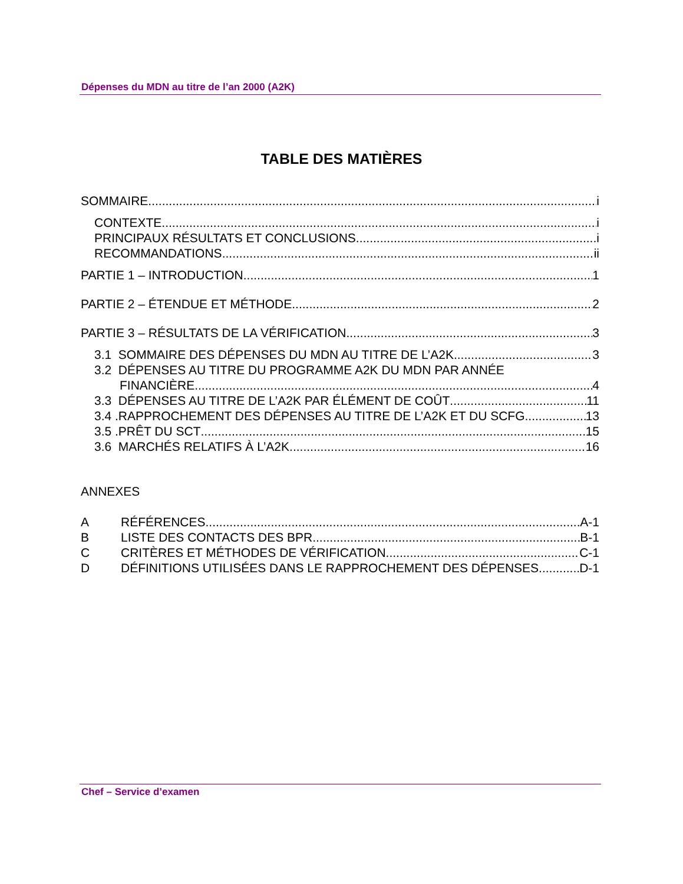Dépenses du MDN au titre de l’an 2000 (A2K)
TABLE DES MATIÈRES
SOMMAIRE i
CONTEXTE i
PRINCIPAUX RÉSULTATS ET CONCLUSIONS i
RECOMMANDATIONS ii
PARTIE 1 – INTRODUCTION 1
PARTIE 2 – ÉTENDUE ET MÉTHODE 2
PARTIE 3 – RÉSULTATS DE LA VÉRIFICATION 3
3.1 SOMMAIRE DES DÉPENSES DU MDN AU TITRE DE L’A2K 3
3.2 DÉPENSES AU TITRE DU PROGRAMME A2K DU MDN PAR ANNÉE
FINANCIÈRE 4
3.3 DÉPENSES AU TITRE DE L’A2K PAR ÉLÉMENT DE COÛT 11
3.4 .RAPPROCHEMENT DES DÉPENSES AU TITRE DE L’A2K ET DU SCFG 13
3.5 .PRÊT DU SCT 15
3.6 MARCHÉS RELATIFS À L’A2K 16
ANNEXES
A RÉFÉRENCES A-1
B LISTE DES CONTACTS DES BPR B-1
C CRITÈRES ET MÉTHODES DE VÉRIFICATION C-1
D DÉFINITIONS UTILISÉES DANS LE RAPPROCHEMENT DES DÉPENSES D-1
Chef – Service d’examen